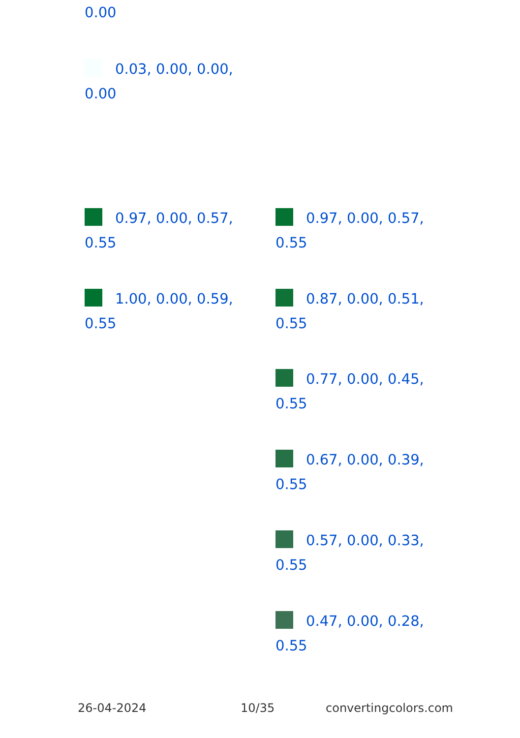0.00
0.03, 0.00, 0.00, 0.00
0.97, 0.00, 0.57, 0.55
0.97, 0.00, 0.57, 0.55
1.00, 0.00, 0.59, 0.55
0.87, 0.00, 0.51, 0.55
0.77, 0.00, 0.45, 0.55
0.67, 0.00, 0.39, 0.55
0.57, 0.00, 0.33, 0.55
0.47, 0.00, 0.28, 0.55
26-04-2024 10/35 convertingcolors.com